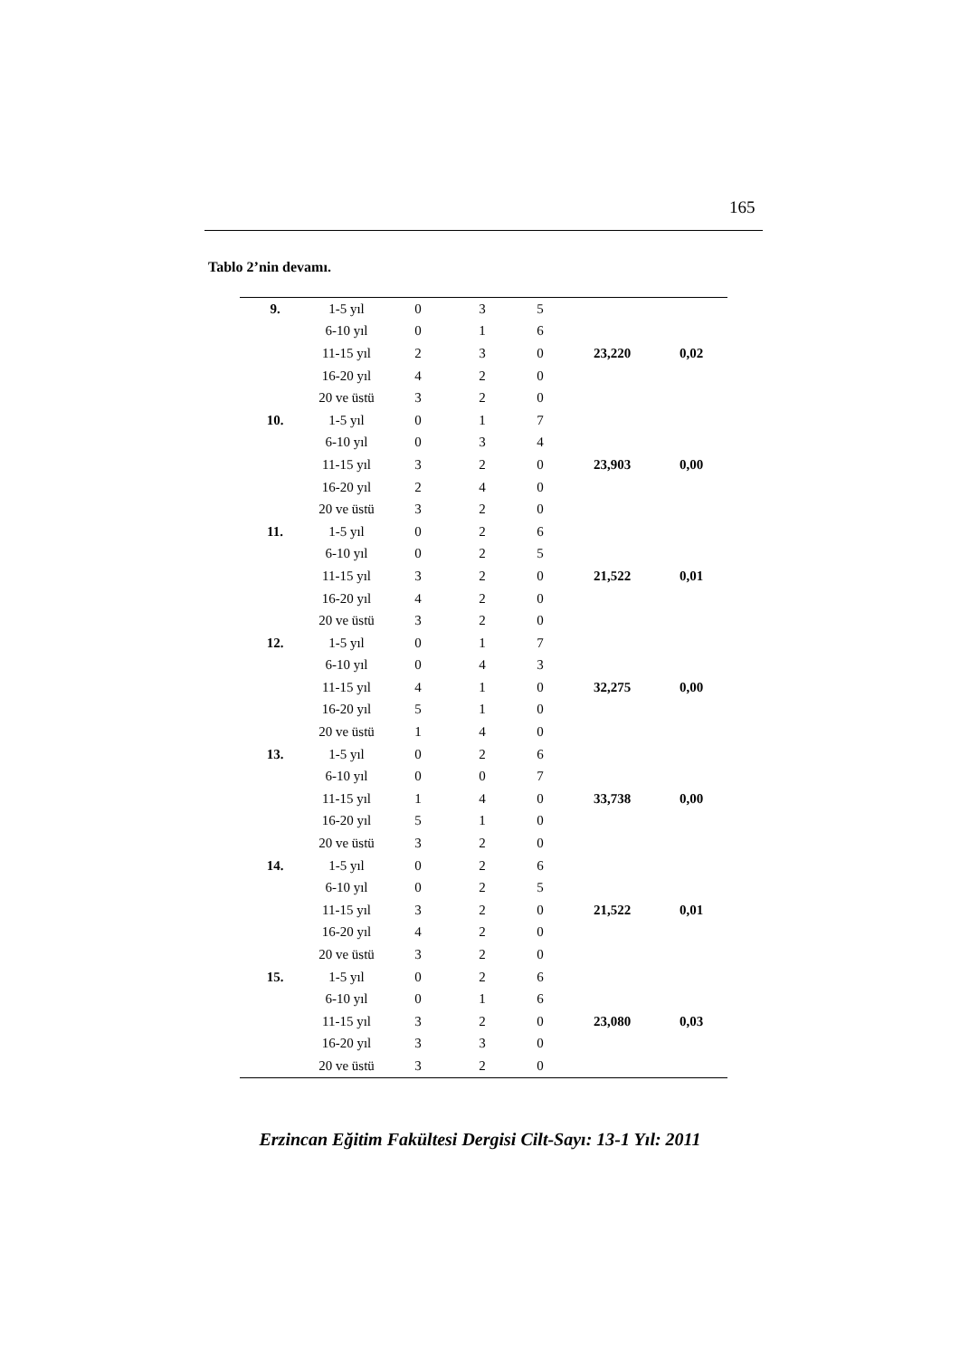165
Tablo 2’nin devamı.
| 9. | 1-5 yıl | 0 | 3 | 5 | | |
| | 6-10 yıl | 0 | 1 | 6 | | |
| | 11-15 yıl | 2 | 3 | 0 | 23,220 | 0,02 |
| | 16-20 yıl | 4 | 2 | 0 | | |
| | 20 ve üstü | 3 | 2 | 0 | | |
| 10. | 1-5 yıl | 0 | 1 | 7 | | |
| | 6-10 yıl | 0 | 3 | 4 | | |
| | 11-15 yıl | 3 | 2 | 0 | 23,903 | 0,00 |
| | 16-20 yıl | 2 | 4 | 0 | | |
| | 20 ve üstü | 3 | 2 | 0 | | |
| 11. | 1-5 yıl | 0 | 2 | 6 | | |
| | 6-10 yıl | 0 | 2 | 5 | | |
| | 11-15 yıl | 3 | 2 | 0 | 21,522 | 0,01 |
| | 16-20 yıl | 4 | 2 | 0 | | |
| | 20 ve üstü | 3 | 2 | 0 | | |
| 12. | 1-5 yıl | 0 | 1 | 7 | | |
| | 6-10 yıl | 0 | 4 | 3 | | |
| | 11-15 yıl | 4 | 1 | 0 | 32,275 | 0,00 |
| | 16-20 yıl | 5 | 1 | 0 | | |
| | 20 ve üstü | 1 | 4 | 0 | | |
| 13. | 1-5 yıl | 0 | 2 | 6 | | |
| | 6-10 yıl | 0 | 0 | 7 | | |
| | 11-15 yıl | 1 | 4 | 0 | 33,738 | 0,00 |
| | 16-20 yıl | 5 | 1 | 0 | | |
| | 20 ve üstü | 3 | 2 | 0 | | |
| 14. | 1-5 yıl | 0 | 2 | 6 | | |
| | 6-10 yıl | 0 | 2 | 5 | | |
| | 11-15 yıl | 3 | 2 | 0 | 21,522 | 0,01 |
| | 16-20 yıl | 4 | 2 | 0 | | |
| | 20 ve üstü | 3 | 2 | 0 | | |
| 15. | 1-5 yıl | 0 | 2 | 6 | | |
| | 6-10 yıl | 0 | 1 | 6 | | |
| | 11-15 yıl | 3 | 2 | 0 | 23,080 | 0,03 |
| | 16-20 yıl | 3 | 3 | 0 | | |
| | 20 ve üstü | 3 | 2 | 0 | | |
Erzincan Eğitim Fakültesi Dergisi Cilt-Sayı: 13-1 Yıl: 2011